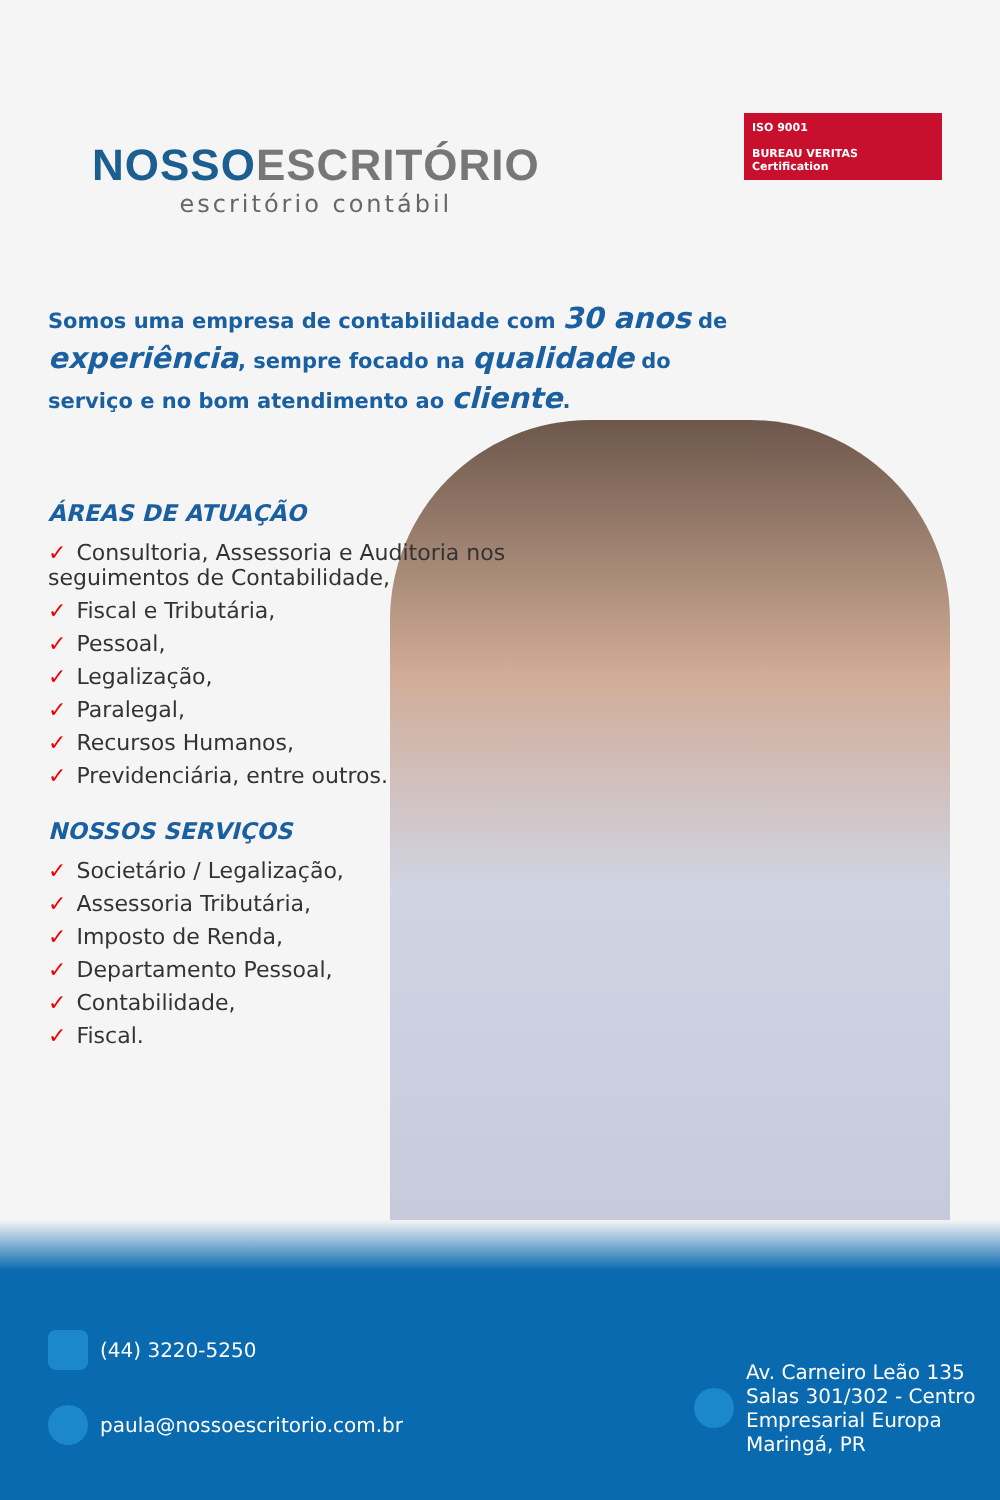NOSSO ESCRITÓRIO
escritório contábil
ISO 9001
BUREAU VERITAS
Certification
Somos uma empresa de contabilidade com 30 anos de experiência, sempre focado na qualidade do serviço e no bom atendimento ao cliente.
ÁREAS DE ATUAÇÃO
✓ Consultoria, Assessoria e Auditoria nos seguimentos de Contabilidade,
✓ Fiscal e Tributária,
✓ Pessoal,
✓ Legalização,
✓ Paralegal,
✓ Recursos Humanos,
✓ Previdenciária, entre outros.
NOSSOS SERVIÇOS
✓ Societário / Legalização,
✓ Assessoria Tributária,
✓ Imposto de Renda,
✓ Departamento Pessoal,
✓ Contabilidade,
✓ Fiscal.
(44) 3220-5250
paula@nossoescritorio.com.br
Av. Carneiro Leão 135
Salas 301/302 - Centro
Empresarial Europa
Maringá, PR